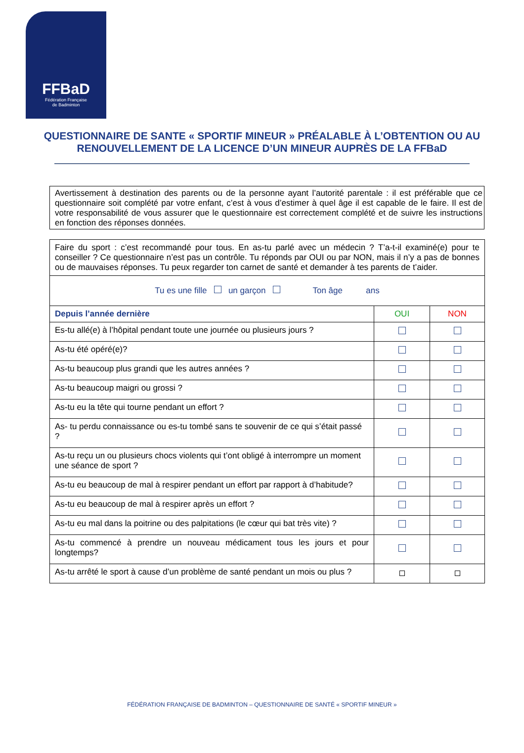FFBaD
Fédération Française
de Badminton
QUESTIONNAIRE DE SANTE « SPORTIF MINEUR » PRÉALABLE À L’OBTENTION OU AU RENOUVELLEMENT DE LA LICENCE D’UN MINEUR AUPRÈS DE LA FFBaD
Avertissement à destination des parents ou de la personne ayant l’autorité parentale : il est préférable que ce questionnaire soit complété par votre enfant, c’est à vous d’estimer à quel âge il est capable de le faire. Il est de votre responsabilité de vous assurer que le questionnaire est correctement complété et de suivre les instructions en fonction des réponses données.
| Faire du sport : c’est recommandé pour tous. En as-tu parlé avec un médecin ? T’a-t-il examiné(e) pour te conseiller ? Ce questionnaire n’est pas un contrôle. Tu réponds par OUI ou par NON, mais il n’y a pas de bonnes ou de mauvaises réponses. Tu peux regarder ton carnet de santé et demander à tes parents de t’aider. | | |
| Tu es une fille un garçon Ton âge ans | | |
| Depuis l’année dernière | OUI | NON |
| Es-tu allé(e) à l’hôpital pendant toute une journée ou plusieurs jours ? | | |
| As-tu été opéré(e)? | | |
| As-tu beaucoup plus grandi que les autres années ? | | |
| As-tu beaucoup maigri ou grossi ? | | |
| As-tu eu la tête qui tourne pendant un effort ? | | |
| As- tu perdu connaissance ou es-tu tombé sans te souvenir de ce qui s’était passé ? | | |
| As-tu reçu un ou plusieurs chocs violents qui t’ont obligé à interrompre un moment une séance de sport ? | | |
| As-tu eu beaucoup de mal à respirer pendant un effort par rapport à d’habitude? | | |
| As-tu eu beaucoup de mal à respirer après un effort ? | | |
| As-tu eu mal dans la poitrine ou des palpitations (le cœur qui bat très vite) ? | | |
| As-tu commencé à prendre un nouveau médicament tous les jours et pour longtemps? | | |
| As-tu arrêté le sport à cause d’un problème de santé pendant un mois ou plus ? | | |
FÉDÉRATION FRANÇAISE DE BADMINTON – QUESTIONNAIRE DE SANTÉ « SPORTIF MINEUR »